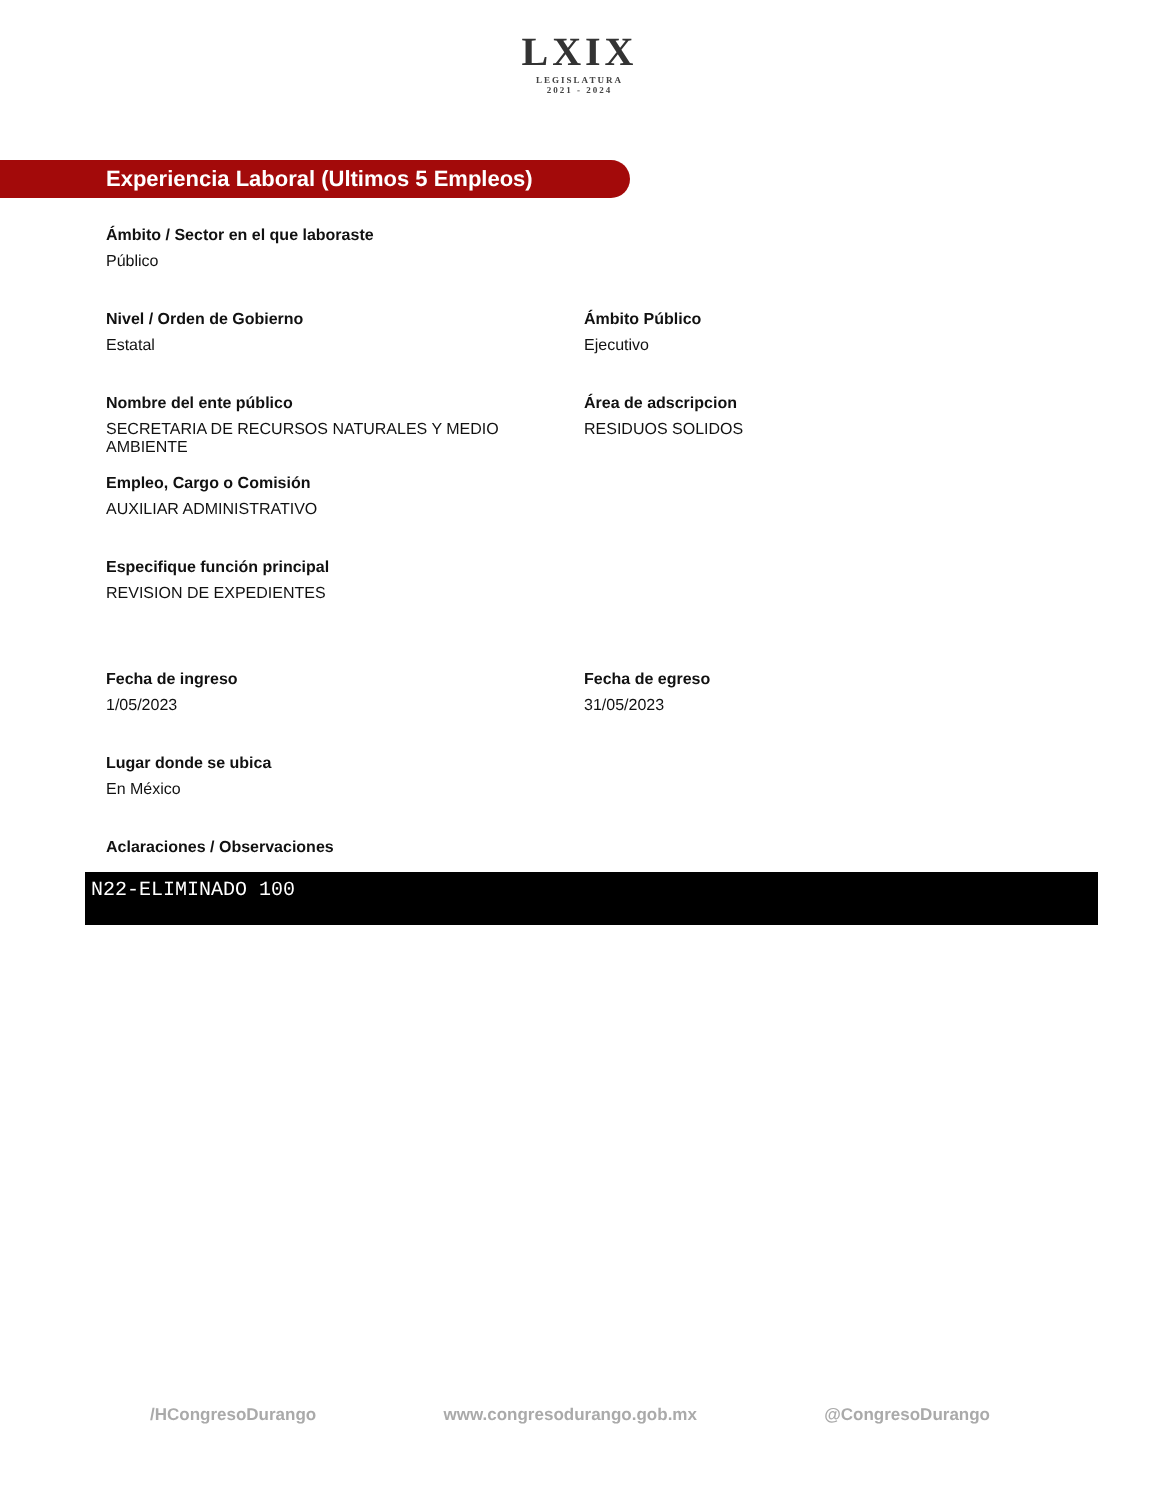LXIX LEGISLATURA 2021 - 2024
Experiencia Laboral (Ultimos 5 Empleos)
Ámbito / Sector en el que laboraste
Público
Nivel / Orden de Gobierno
Estatal
Ámbito Público
Ejecutivo
Nombre del ente público
SECRETARIA DE RECURSOS NATURALES Y MEDIO AMBIENTE
Área de adscripcion
RESIDUOS SOLIDOS
Empleo, Cargo o Comisión
AUXILIAR ADMINISTRATIVO
Especifique función principal
REVISION DE EXPEDIENTES
Fecha de ingreso
1/05/2023
Fecha de egreso
31/05/2023
Lugar donde se ubica
En México
Aclaraciones / Observaciones
N22-ELIMINADO 100
/HCongresoDurango www.congresodurango.gob.mx @CongresoDurango